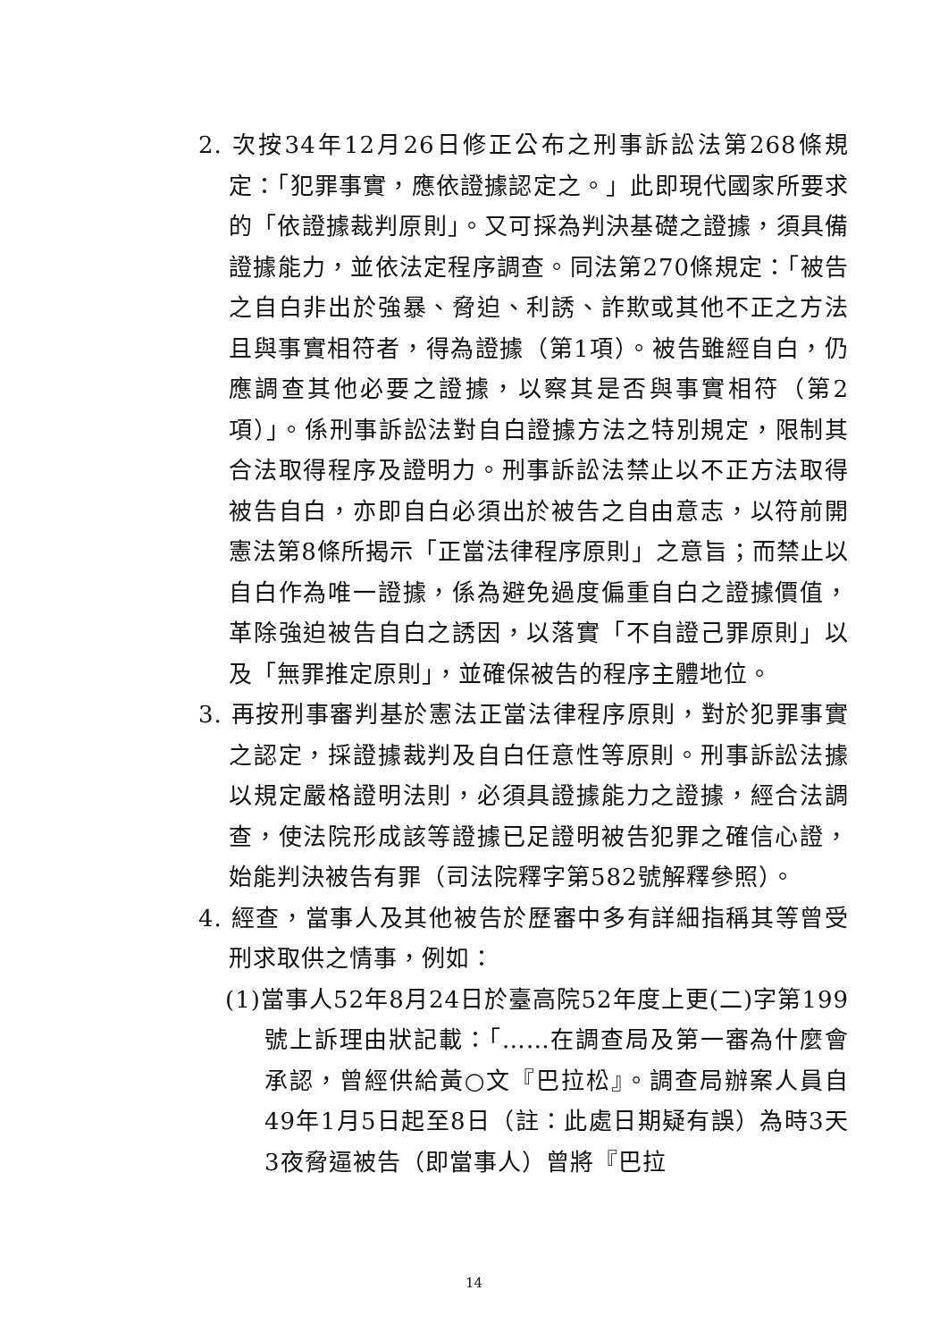2. 次按34年12月26日修正公布之刑事訴訟法第268條規定：「犯罪事實，應依證據認定之。」此即現代國家所要求的「依證據裁判原則」。又可採為判決基礎之證據，須具備證據能力，並依法定程序調查。同法第270條規定：「被告之自白非出於強暴、脅迫、利誘、詐欺或其他不正之方法且與事實相符者，得為證據（第1項）。被告雖經自白，仍應調查其他必要之證據，以察其是否與事實相符（第2項）」。係刑事訴訟法對自白證據方法之特別規定，限制其合法取得程序及證明力。刑事訴訟法禁止以不正方法取得被告自白，亦即自白必須出於被告之自由意志，以符前開憲法第8條所揭示「正當法律程序原則」之意旨；而禁止以自白作為唯一證據，係為避免過度偏重自白之證據價值，革除強迫被告自白之誘因，以落實「不自證己罪原則」以及「無罪推定原則」，並確保被告的程序主體地位。
3. 再按刑事審判基於憲法正當法律程序原則，對於犯罪事實之認定，採證據裁判及自白任意性等原則。刑事訴訟法據以規定嚴格證明法則，必須具證據能力之證據，經合法調查，使法院形成該等證據已足證明被告犯罪之確信心證，始能判決被告有罪（司法院釋字第582號解釋參照）。
4. 經查，當事人及其他被告於歷審中多有詳細指稱其等曾受刑求取供之情事，例如：
(1)當事人52年8月24日於臺高院52年度上更(二)字第199號上訴理由狀記載：「……在調查局及第一審為什麼會承認，曾經供給黃○文『巴拉松』。調查局辦案人員自49年1月5日起至8日（註：此處日期疑有誤）為時3天3夜脅逼被告（即當事人）曾將『巴拉
14